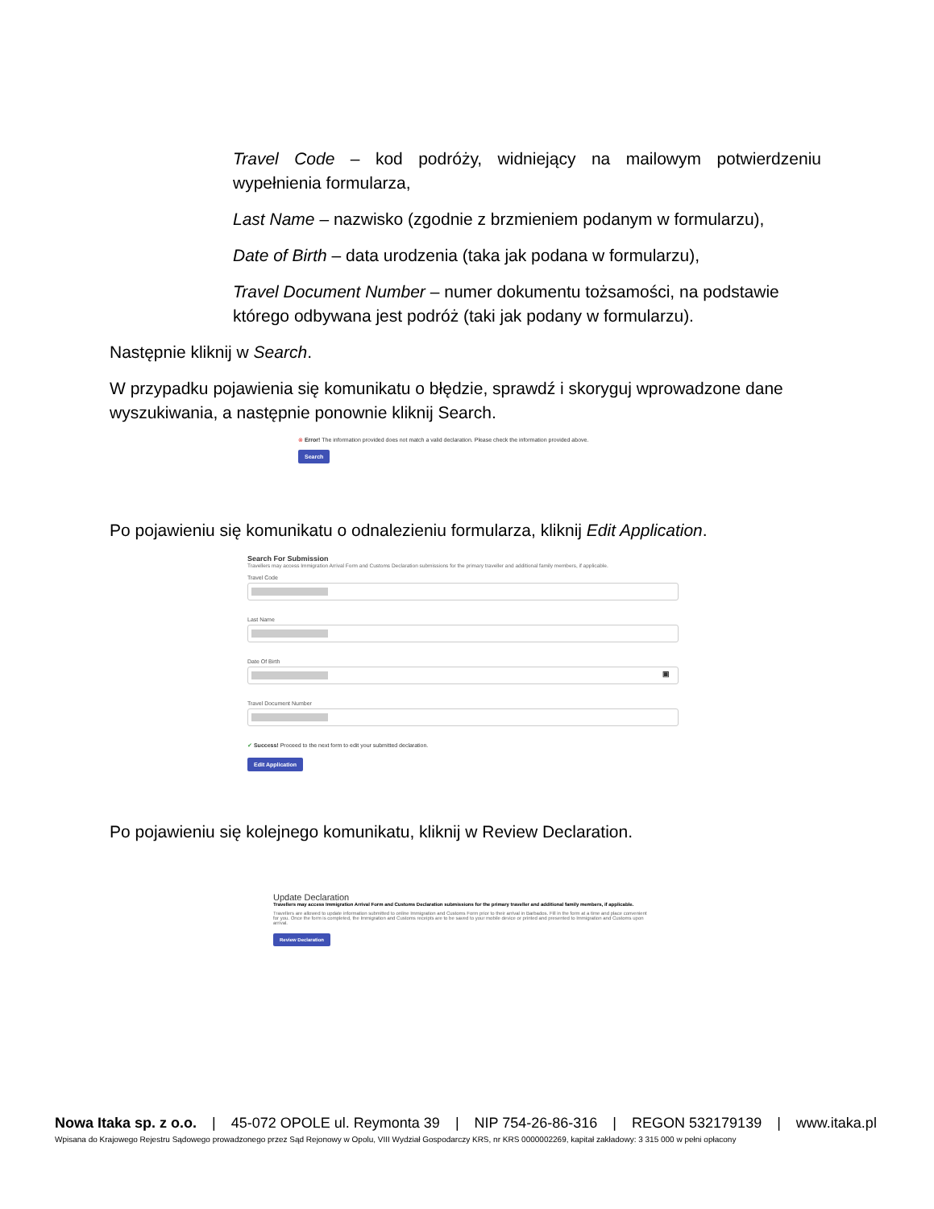Travel Code – kod podróży, widniejący na mailowym potwierdzeniu wypełnienia formularza,
Last Name – nazwisko (zgodnie z brzmieniem podanym w formularzu),
Date of Birth – data urodzenia (taka jak podana w formularzu),
Travel Document Number – numer dokumentu tożsamości, na podstawie którego odbywana jest podróż (taki jak podany w formularzu).
Następnie kliknij w Search.
W przypadku pojawienia się komunikatu o błędzie, sprawdź i skoryguj wprowadzone dane wyszukiwania, a następnie ponownie kliknij Search.
⊗ Error! The information provided does not match a valid declaration. Please check the information provided above.
Search
Po pojawieniu się komunikatu o odnalezieniu formularza, kliknij Edit Application.
Search For Submission
Travellers may access Immigration Arrival Form and Customs Declaration submissions for the primary traveller and additional family members, if applicable.
Travel Code
Last Name
Date Of Birth
▣
Travel Document Number
✔ Success! Proceed to the next form to edit your submitted declaration.
Edit Application
Po pojawieniu się kolejnego komunikatu, kliknij w Review Declaration.
Update Declaration
Travellers may access Immigration Arrival Form and Customs Declaration submissions for the primary traveller and additional family members, if applicable.
Travellers are allowed to update information submitted to online Immigration and Customs Form prior to their arrival in Barbados. Fill in the form at a time and place convenient for you. Once the form is completed, the Immigration and Customs receipts are to be saved to your mobile device or printed and presented to Immigration and Customs upon arrival.
Review Declaration
Nowa Itaka sp. z o.o. | 45-072 OPOLE ul. Reymonta 39 | NIP 754-26-86-316 | REGON 532179139 | www.itaka.pl
Wpisana do Krajowego Rejestru Sądowego prowadzonego przez Sąd Rejonowy w Opolu, VIII Wydział Gospodarczy KRS, nr KRS 0000002269, kapitał zakładowy: 3 315 000 w pełni opłacony